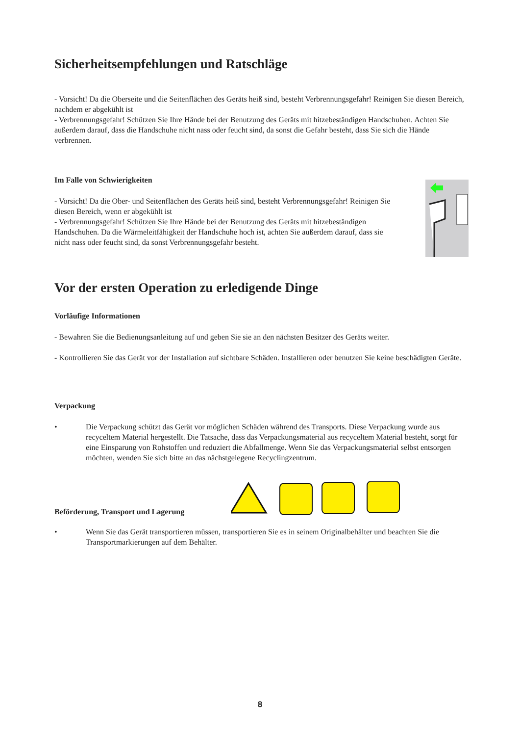Sicherheitsempfehlungen und Ratschläge
- Vorsicht! Da die Oberseite und die Seitenflächen des Geräts heiß sind, besteht Verbrennungsgefahr! Reinigen Sie diesen Bereich, nachdem er abgekühlt ist
- Verbrennungsgefahr! Schützen Sie Ihre Hände bei der Benutzung des Geräts mit hitzebeständigen Handschuhen. Achten Sie außerdem darauf, dass die Handschuhe nicht nass oder feucht sind, da sonst die Gefahr besteht, dass Sie sich die Hände verbrennen.
Im Falle von Schwierigkeiten
- Vorsicht! Da die Ober- und Seitenflächen des Geräts heiß sind, besteht Verbrennungsgefahr! Reinigen Sie diesen Bereich, wenn er abgekühlt ist
- Verbrennungsgefahr! Schützen Sie Ihre Hände bei der Benutzung des Geräts mit hitzebeständigen Handschuhen. Da die Wärmeleitfähigkeit der Handschuhe hoch ist, achten Sie außerdem darauf, dass sie nicht nass oder feucht sind, da sonst Verbrennungsgefahr besteht.
Vor der ersten Operation zu erledigende Dinge
Vorläufige Informationen
- Bewahren Sie die Bedienungsanleitung auf und geben Sie sie an den nächsten Besitzer des Geräts weiter.
- Kontrollieren Sie das Gerät vor der Installation auf sichtbare Schäden. Installieren oder benutzen Sie keine beschädigten Geräte.
Verpackung
• Die Verpackung schützt das Gerät vor möglichen Schäden während des Transports. Diese Verpackung wurde aus recyceltem Material hergestellt. Die Tatsache, dass das Verpackungsmaterial aus recyceltem Material besteht, sorgt für eine Einsparung von Rohstoffen und reduziert die Abfallmenge. Wenn Sie das Verpackungsmaterial selbst entsorgen möchten, wenden Sie sich bitte an das nächstgelegene Recyclingzentrum.
Beförderung, Transport und Lagerung
• Wenn Sie das Gerät transportieren müssen, transportieren Sie es in seinem Originalbehälter und beachten Sie die Transportmarkierungen auf dem Behälter.
8